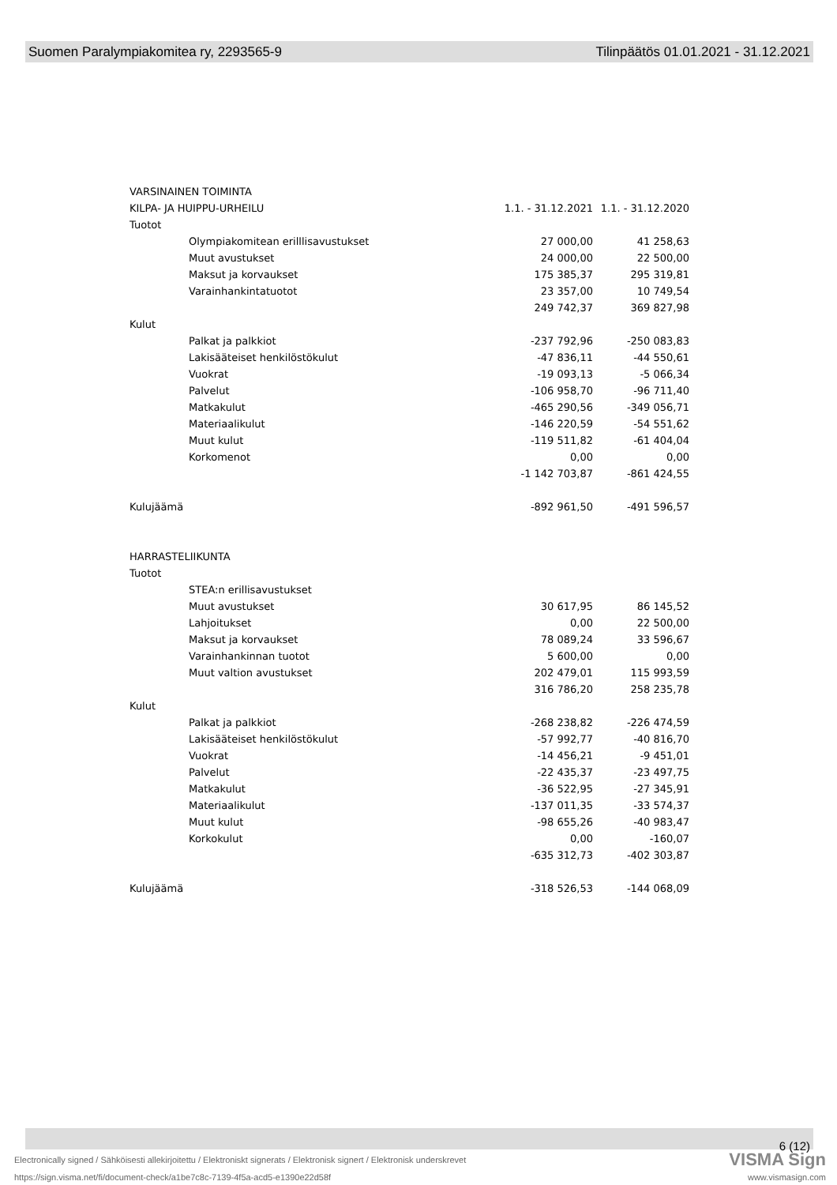Suomen Paralympiakomitea ry, 2293565-9 Tilinpäätös 01.01.2021 - 31.12.2021
| VARSINAINEN TOIMINTA | | | |
| KILPA- JA HUIPPU-URHEILU | | 1.1. - 31.12.2021 | 1.1. - 31.12.2020 |
| Tuotot | | | |
| | Olympiakomitean erilllisavustukset | 27 000,00 | 41 258,63 |
| | Muut avustukset | 24 000,00 | 22 500,00 |
| | Maksut ja korvaukset | 175 385,37 | 295 319,81 |
| | Varainhankintatuotot | 23 357,00 | 10 749,54 |
| | | 249 742,37 | 369 827,98 |
| Kulut | | | |
| | Palkat ja palkkiot | -237 792,96 | -250 083,83 |
| | Lakisääteiset henkilöstökulut | -47 836,11 | -44 550,61 |
| | Vuokrat | -19 093,13 | -5 066,34 |
| | Palvelut | -106 958,70 | -96 711,40 |
| | Matkakulut | -465 290,56 | -349 056,71 |
| | Materiaalikulut | -146 220,59 | -54 551,62 |
| | Muut kulut | -119 511,82 | -61 404,04 |
| | Korkomenot | 0,00 | 0,00 |
| | | -1 142 703,87 | -861 424,55 |
| Kulujäämä | | -892 961,50 | -491 596,57 |
| HARRASTELIIKUNTA | | | |
| Tuotot | | | |
| | STEA:n erillisavustukset | | |
| | Muut avustukset | 30 617,95 | 86 145,52 |
| | Lahjoitukset | 0,00 | 22 500,00 |
| | Maksut ja korvaukset | 78 089,24 | 33 596,67 |
| | Varainhankinnan tuotot | 5 600,00 | 0,00 |
| | Muut valtion avustukset | 202 479,01 | 115 993,59 |
| | | 316 786,20 | 258 235,78 |
| Kulut | | | |
| | Palkat ja palkkiot | -268 238,82 | -226 474,59 |
| | Lakisääteiset henkilöstökulut | -57 992,77 | -40 816,70 |
| | Vuokrat | -14 456,21 | -9 451,01 |
| | Palvelut | -22 435,37 | -23 497,75 |
| | Matkakulut | -36 522,95 | -27 345,91 |
| | Materiaalikulut | -137 011,35 | -33 574,37 |
| | Muut kulut | -98 655,26 | -40 983,47 |
| | Korkokulut | 0,00 | -160,07 |
| | | -635 312,73 | -402 303,87 |
| Kulujäämä | | -318 526,53 | -144 068,09 |
6 (12)
Electronically signed / Sähköisesti allekirjoitettu / Elektroniskt signerats / Elektronisk signert / Elektronisk underskrevet
VISMA Sign
https://sign.visma.net/fi/document-check/a1be7c8c-7139-4f5a-acd5-e1390e22d58f
www.vismasign.com